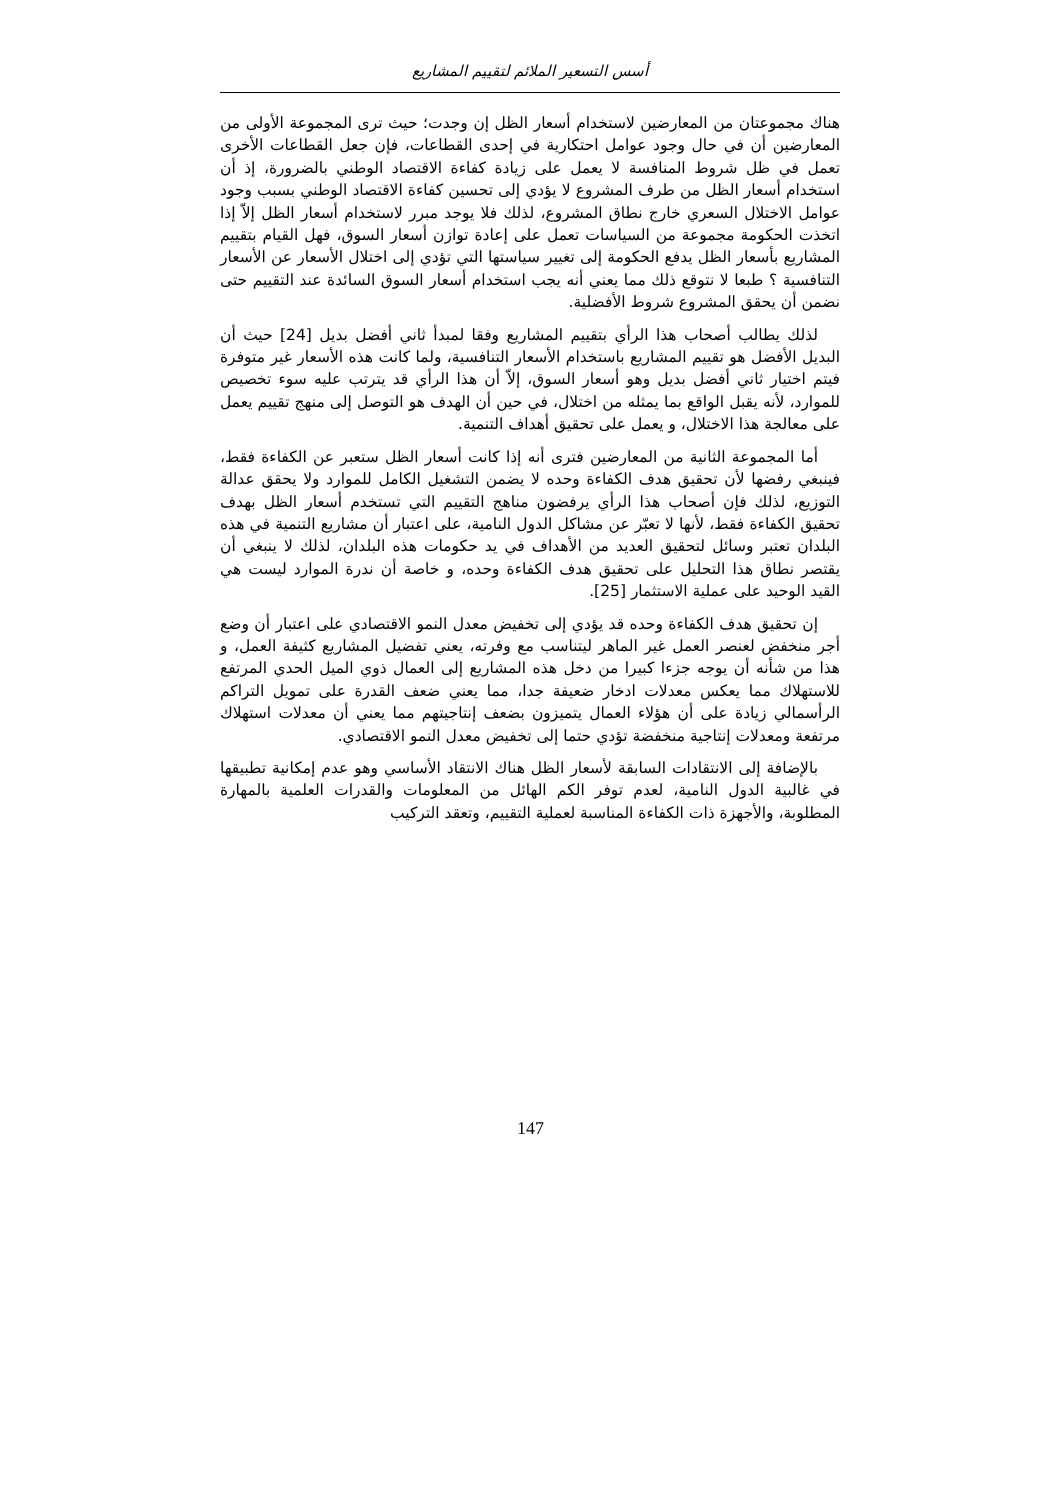أسس التسعير الملائم لتقييم المشاريع
هناك مجموعتان من المعارضين لاستخدام أسعار الظل إن وجدت؛ حيث ترى المجموعة الأولى من المعارضين أن في حال وجود عوامل احتكارية في إحدى القطاعات، فإن جعل القطاعات الأخرى تعمل في ظل شروط المنافسة لا يعمل على زيادة كفاءة الاقتصاد الوطني بالضرورة، إذ أن استخدام أسعار الظل من طرف المشروع لا يؤدي إلى تحسين كفاءة الاقتصاد الوطني بسبب وجود عوامل الاختلال السعري خارج نطاق المشروع، لذلك فلا يوجد مبرر لاستخدام أسعار الظل إلاّ إذا اتخذت الحكومة مجموعة من السياسات تعمل على إعادة توازن أسعار السوق، فهل القيام بتقييم المشاريع بأسعار الظل يدفع الحكومة إلى تغيير سياستها التي تؤدي إلى اختلال الأسعار عن الأسعار التنافسية ؟ طبعا لا نتوقع ذلك مما يعني أنه يجب استخدام أسعار السوق السائدة عند التقييم حتى نضمن أن يحقق المشروع شروط الأفضلية.
لذلك يطالب أصحاب هذا الرأي بتقييم المشاريع وفقا لمبدأ ثاني أفضل بديل [24] حيث أن البديل الأفضل هو تقييم المشاريع باستخدام الأسعار التنافسية، ولما كانت هذه الأسعار غير متوفرة فيتم اختيار ثاني أفضل بديل وهو أسعار السوق، إلاّ أن هذا الرأي قد يترتب عليه سوء تخصيص للموارد، لأنه يقبل الواقع بما يمثله من اختلال، في حين أن الهدف هو التوصل إلى منهج تقييم يعمل على معالجة هذا الاختلال، و يعمل على تحقيق أهداف التنمية.
أما المجموعة الثانية من المعارضين فترى أنه إذا كانت أسعار الظل ستعبر عن الكفاءة فقط، فينبغي رفضها لأن تحقيق هدف الكفاءة وحده لا يضمن التشغيل الكامل للموارد ولا يحقق عدالة التوزيع، لذلك فإن أصحاب هذا الرأي يرفضون مناهج التقييم التي تستخدم أسعار الظل بهدف تحقيق الكفاءة فقط، لأنها لا تعبّر عن مشاكل الدول النامية، على اعتبار أن مشاريع التنمية في هذه البلدان تعتبر وسائل لتحقيق العديد من الأهداف في يد حكومات هذه البلدان، لذلك لا ينبغي أن يقتصر نطاق هذا التحليل على تحقيق هدف الكفاءة وحده، و خاصة أن ندرة الموارد ليست هي القيد الوحيد على عملية الاستثمار [25].
إن تحقيق هدف الكفاءة وحده قد يؤدي إلى تخفيض معدل النمو الاقتصادي على اعتبار أن وضع أجر منخفض لعنصر العمل غير الماهر ليتناسب مع وفرته، يعني تفضيل المشاريع كثيفة العمل، و هذا من شأنه أن يوجه جزءا كبيرا من دخل هذه المشاريع إلى العمال ذوي الميل الحدي المرتفع للاستهلاك مما يعكس معدلات ادخار ضعيفة جدا، مما يعني ضعف القدرة على تمويل التراكم الرأسمالي زيادة على أن هؤلاء العمال يتميزون بضعف إنتاجيتهم مما يعني أن معدلات استهلاك مرتفعة ومعدلات إنتاجية منخفضة تؤدي حتما إلى تخفيض معدل النمو الاقتصادي.
بالإضافة إلى الانتقادات السابقة لأسعار الظل هناك الانتقاد الأساسي وهو عدم إمكانية تطبيقها في غالبية الدول النامية، لعدم توفر الكم الهائل من المعلومات والقدرات العلمية بالمهارة المطلوبة، والأجهزة ذات الكفاءة المناسبة لعملية التقييم، وتعقد التركيب
147